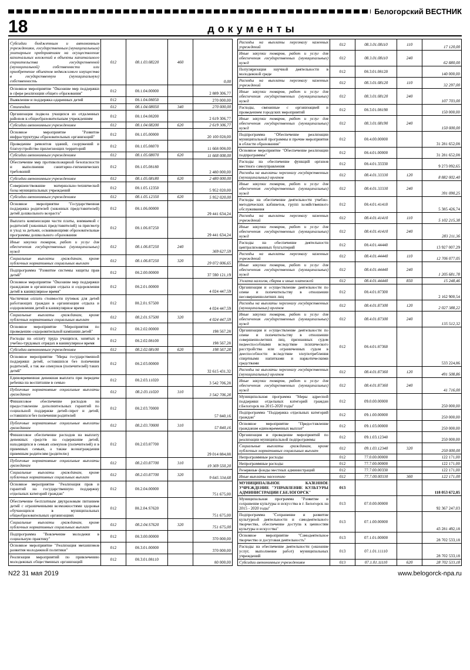Белогорский ВЕСТНИК
18 документы
| Субсидии бюджетным и автономным учреждениям, государственным (муниципальным) унитарным предприятиям на осуществление капитальных вложений в объекты капитального строительства государственной (муниципальной) собственности или приобретение объектов недвижимого имущества в государственную (муниципальную) собственность | 012 | 08.1.03.08220 | 460 | 0,00 |
| Основное мероприятие "Оказание мер поддержки в сфере реализации общего образования" | 012 | 08.1.04.00000 | | 2 889 306,77 |
| Выявление и поддержка одаренных детей | 012 | 08.1.04.08050 | | 270 000,00 |
| Стипендии | 012 | 08.1.04.08050 | 340 | 270 000,00 |
| Организация подвоза учащихся из отдаленных районов к общеобразовательным учреждениям | 012 | 08.1.04.08200 | | 2 619 306,77 |
| Субсидии автономным учреждениям | 012 | 08.1.04.08200 | 620 | 2 619 306,77 |
| Основное мероприятие "Развитие инфраструктуры образовательных организаций" | 012 | 08.1.05.00000 | | 20 100 028,00 |
| Проведение ремонтов зданий, сооружений и благоустройство прилегающих территорий | 012 | 08.1.05.08070 | | 11 668 008,00 |
| Субсидии автономным учреждениям | 012 | 08.1.05.08070 | 620 | 11 668 008,00 |
| Обеспечение мер противопожарной безопасности и выполнения санитарно-гигиенических требований | 012 | 08.1.05.08180 | | 2 480 000,00 |
| Субсидии автономным учреждениям | 012 | 08.1.05.08180 | 620 | 2 480 000,00 |
| Совершенствование материально-технической базы муниципальных учреждений | 012 | 08.1.05.12350 | | 5 952 020,00 |
| Субсидии автономным учреждениям | 012 | 08.1.05.12350 | 620 | 5 952 020,00 |
| Основное мероприятие "Государственная поддержка родителей (законных представителей) детей дошкольного возраста" | 012 | 08.1.06.00000 | | 29 441 634,24 |
| Выплата компенсации части платы, взимаемой с родителей (законных представителей) за присмотр и уход за детьми, осваивающими образовательные программы дошкольного образования | 012 | 08.1.06.87250 | | 29 441 634,24 |
| Иные закупки товаров, работ и услуг для обеспечения государственных (муниципальных) нужд | 012 | 08.1.06.87250 | 240 | 369 627,59 |
| Социальные выплаты гражданам, кроме публичных нормативных социальных выплат | 012 | 08.1.06.87250 | 320 | 29 072 006,65 |
| Подпрограмма "Развитие системы защиты прав детей" | 012 | 08.2.00.00000 | | 37 590 121,19 |
| Основное мероприятие "Оказание мер поддержки гражданам в организации отдыха и оздоровления детей в каникулярное время" | 012 | 08.2.01.00000 | | 4 024 447,59 |
| Частичная оплата стоимости путевок для детей работающих граждан в организации отдыха и оздоровления детей в каникулярное время | 012 | 08.2.01.S7500 | | 4 024 447,59 |
| Социальные выплаты гражданам, кроме публичных нормативных социальных выплат | 012 | 08.2.01.S7500 | 320 | 4 024 447,59 |
| Основное мероприятие "Мероприятия по проведению оздоровительной кампании детей" | 012 | 08.2.02.00000 | | 198 567,28 |
| Расходы на оплату труда учащихся, занятых в учебно-трудовых отрядах в каникулярное время | 012 | 08.2.02.08100 | | 198 567,28 |
| Субсидии автономным учреждениям | 012 | 08.2.02.08100 | 620 | 198 567,28 |
| Основное мероприятие "Меры государственной поддержки детей, оставшихся без попечения родителей, а так же опекунов (попечителей) таких детей" | 012 | 08.2.03.00000 | | 32 615 431,32 |
| Единовременная денежная выплата при передаче ребенка на воспитание в семью | 012 | 08.2.03.11020 | | 3 542 706,28 |
| Публичные нормативные социальные выплаты гражданам | 012 | 08.2.03.11020 | 310 | 3 542 706,28 |
| Финансовое обеспечение расходов на предоставление дополнительных гарантий по социальной поддержке детей-сирот и детей, оставшихся без попечения родителей | 012 | 08.2.03.70000 | | 57 840,16 |
| Публичные нормативные социальные выплаты гражданам | 012 | 08.2.03.70000 | 310 | 57 840,16 |
| Финансовое обеспечение расходов на выплату денежных средств на содержание детей, находящихся в семьях опекунов (попечителей) и в приемных семьях, а также вознаграждения приемным родителям (родителю) | 012 | 08.2.03.87700 | | 29 014 884,88 |
| Публичные нормативные социальные выплаты гражданам | 012 | 08.2.03.87700 | 310 | 19 369 550,20 |
| Социальные выплаты гражданам, кроме публичных нормативных социальных выплат | 012 | 08.2.03.87700 | 320 | 9 645 334,68 |
| Основное мероприятие "Реализация прав и гарантий на государственную поддержку отдельных категорий граждан" | 012 | 08.2.04.00000 | | 751 675,00 |
| Обеспечение бесплатным двухразовым питанием детей с ограниченными возможностями здоровья обучающихся в муниципальных общеобразовательных организациях | 012 | 08.2.04.S7620 | | 751 675,00 |
| Социальные выплаты гражданам, кроме публичных нормативных социальных выплат | 012 | 08.2.04.S7620 | 320 | 751 675,00 |
| Подпрограмма "Вовлечение молодежи в социальную практику" | 012 | 08.3.00.00000 | | 370 000,00 |
| Основное мероприятие "Реализация механизмов развития молодежной политики" | 012 | 08.3.01.00000 | | 370 000,00 |
| Реализация мероприятий по привлечению молодежных общественных организаций | 012 | 08.3.01.08110 | | 80 000,00 |
| Расходы на выплаты персоналу казенных учреждений | 012 | 08.3.01.08110 | 110 | 17 120,00 |
| Иные закупки товаров, работ и услуг для обеспечения государственных (муниципальных) нужд | 012 | 08.3.01.08110 | 240 | 62 880,00 |
| Популяризация научной деятельности в молодежной среде | 012 | 08.3.01.08120 | | 140 000,00 |
| Расходы на выплаты персоналу казенных учреждений | 012 | 08.3.01.08120 | 110 | 32 297,00 |
| Иные закупки товаров, работ и услуг для обеспечения государственных (муниципальных) нужд | 012 | 08.3.01.08120 | 240 | 107 703,00 |
| Расходы, связанные с организацией и проведением городских мероприятий | 012 | 08.3.01.08190 | | 150 000,00 |
| Иные закупки товаров, работ и услуг для обеспечения государственных (муниципальных) нужд | 012 | 08.3.01.08190 | 240 | 150 000,00 |
| Подпрограмма "Обеспечение реализации муниципальной программы и прочие мероприятия в области образования" | 012 | 08.4.00.00000 | | 31 281 652,08 |
| Основное мероприятие "Обеспечение реализации подпрограммы" | 012 | 08.4.01.00000 | | 31 281 652,08 |
| Расходы на обеспечение функций органов местного самоуправления | 012 | 08.4.01.33330 | | 9 273 092,65 |
| Расходы на выплаты персоналу государственных (муниципальных) органов | 012 | 08.4.01.33330 | 120 | 8 882 002,40 |
| Иные закупки товаров, работ и услуг для обеспечения государственных (муниципальных) нужд | 012 | 08.4.01.33330 | 240 | 391 090,25 |
| Расходы на обеспечение деятельности учебно-методических кабинетов, групп хозяйственного обслуживания | 012 | 08.4.01.41410 | | 5 385 426,74 |
| Расходы на выплаты персоналу казенных учреждений | 012 | 08.4.01.41410 | 110 | 5 102 215,38 |
| Иные закупки товаров, работ и услуг для обеспечения государственных (муниципальных) нужд | 012 | 08.4.01.41410 | 240 | 283 211,36 |
| Расходы на обеспечение деятельности централизованных бухгалтерий | 012 | 08.4.01.44440 | | 13 927 007,29 |
| Расходы на выплаты персоналу казенных учреждений | 012 | 08.4.01.44440 | 110 | 12 706 077,05 |
| Иные закупки товаров, работ и услуг для обеспечения государственных (муниципальных) нужд | 012 | 08.4.01.44440 | 240 | 1 205 681,78 |
| Уплата налогов, сборов и иных платежей | 012 | 08.4.01.44440 | 850 | 15 248,46 |
| Организация и осуществление деятельности по опеке и попечительству в отношении несовершеннолетних лиц | 012 | 08.4.01.87300 | | 2 162 900,54 |
| Расходы на выплаты персоналу государственных (муниципальных) органов | 012 | 08.4.01.87300 | 120 | 2 027 388,22 |
| Иные закупки товаров, работ и услуг для обеспечения государственных (муниципальных) нужд | 012 | 08.4.01.87300 | 240 | 135 512,32 |
| Организация и осуществление деятельности по опеке и попечительству в отношении совершеннолетних лиц, признанных судом недееспособными вследствие психического расстройства или ограниченных судом в дееспособности вследствие злоупотребления спиртными напитками и наркотическими средствами | 012 | 08.4.01.87360 | | 533 224,86 |
| Расходы на выплаты персоналу государственных (муниципальных) органов | 012 | 08.4.01.87360 | 120 | 491 508,86 |
| Иные закупки товаров, работ и услуг для обеспечения государственных (муниципальных) нужд | 012 | 08.4.01.87360 | 240 | 41 716,00 |
| Муниципальная программа "Меры адресной поддержки отдельных категорий граждан г.Белогорск на 2015-2020 годы" | 012 | 09.0.00.00000 | | 250 000,00 |
| Подпрограмма "Поддержка отдельных категорий граждан" | 012 | 09.1.00.00000 | | 250 000,00 |
| Основное мероприятие "Предоставление гражданам единовременных выплат" | 012 | 09.1.03.00000 | | 250 000,00 |
| Организация и проведение мероприятий по реализации муниципальной подпрограммы | 012 | 09.1.03.12340 | | 250 000,00 |
| Социальные выплаты гражданам, кроме публичных нормативных социальных выплат | 012 | 09.1.03.12340 | 320 | 250 000,00 |
| Непрограммные расходы | 012 | 77.0.00.00000 | | 122 171,00 |
| Непрограммные расходы | 012 | 77.7.00.00000 | | 122 171,00 |
| Резервные фонды местных администраций | 012 | 77.7.00.00330 | | 122 171,00 |
| Иные выплаты населению | 012 | 77.7.00.00330 | 360 | 122 171,00 |
| МУНИЦИПАЛЬНОЕ КАЗЕННОЕ УЧРЕЖДЕНИЕ "УПРАВЛЕНИЕ КУЛЬТУРЫ АДМИНИСТРАЦИИ Г.БЕЛОГОРСК" | 013 | | | 118 053 672,85 |
| Муниципальная программа "Развитие и сохранение культуры и искусства в г. Белогорск на 2015 - 2020 годы" | 013 | 07.0.00.00000 | | 92 367 247,03 |
| Подпрограмма "Сохранение и развитие культурной деятельности и самодеятельного творчества, обеспечение доступа к ценностям культуры и искусства" | 013 | 07.1.00.00000 | | 43 281 492,18 |
| Основное мероприятие "Самодеятельное творчество и досуговая деятельность" | 013 | 07.1.01.00000 | | 28 702 533,18 |
| Расходы на обеспечение деятельности (оказание услуг, выполнение работ) муниципальных учреждений | 013 | 07.1.01.11110 | | 28 702 533,18 |
| Субсидии автономным учреждениям | 013 | 07.1.01.11110 | 620 | 28 702 533,18 |
N22 31 мая 2019 www.belogorck-npa.ru